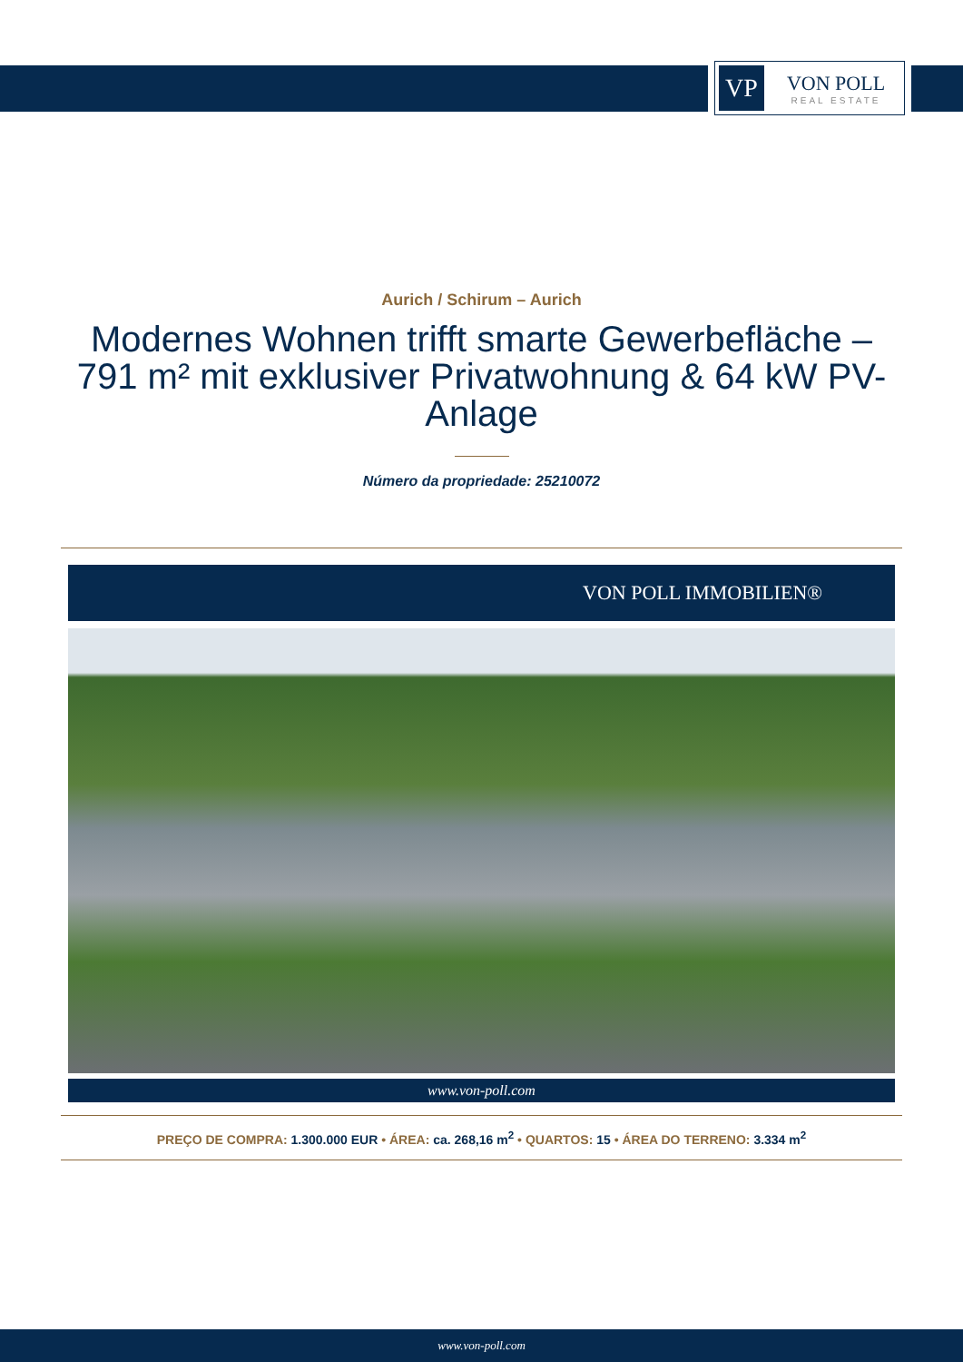VP
VON POLL
REAL ESTATE
Aurich / Schirum – Aurich
Modernes Wohnen trifft smarte Gewerbefläche – 791 m² mit exklusiver Privatwohnung & 64 kW PV-Anlage
Número da propriedade: 25210072
VON POLL IMMOBILIEN®
www.von-poll.com
PREÇO DE COMPRA: 1.300.000 EUR • ÁREA: ca. 268,16 m<sup>2</sup> • QUARTOS: 15 • ÁREA DO TERRENO: 3.334 m<sup>2</sup>
www.von-poll.com